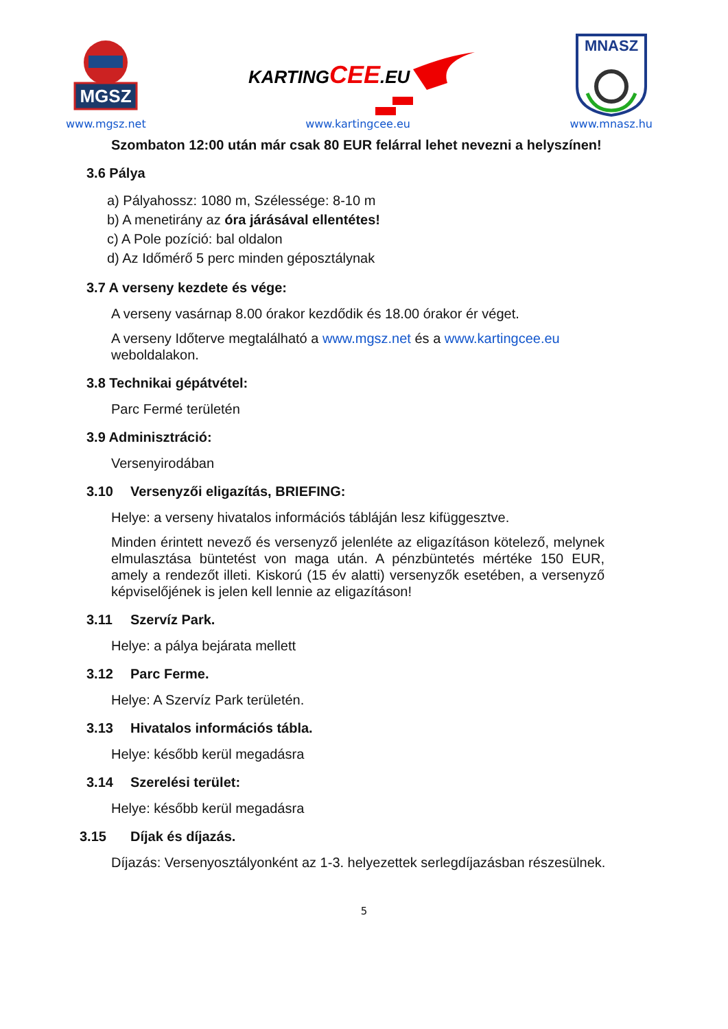MGSZ
www.mgsz.net
KARTINGCEE.EU
www.kartingcee.eu
MNASZ
www.mnasz.hu
Szombaton 12:00 után már csak 80 EUR felárral lehet nevezni a helyszínen!
3.6 Pálya
a) Pályahossz: 1080 m, Szélessége: 8-10 m
b) A menetirány az óra járásával ellentétes!
c) A Pole pozíció: bal oldalon
d) Az Időmérő 5 perc minden géposztálynak
3.7 A verseny kezdete és vége:
A verseny vasárnap 8.00 órakor kezdődik és 18.00 órakor ér véget.
A verseny Időterve megtalálható a www.mgsz.net és a www.kartingcee.eu weboldalakon.
3.8 Technikai gépátvétel:
Parc Fermé területén
3.9 Adminisztráció:
Versenyirodában
3.10 Versenyzői eligazítás, BRIEFING:
Helye: a verseny hivatalos információs tábláján lesz kifüggesztve.
Minden érintett nevező és versenyző jelenléte az eligazításon kötelező, melynek elmulasztása büntetést von maga után. A pénzbüntetés mértéke 150 EUR, amely a rendezőt illeti. Kiskorú (15 év alatti) versenyzők esetében, a versenyző képviselőjének is jelen kell lennie az eligazításon!
3.11 Szervíz Park.
Helye: a pálya bejárata mellett
3.12 Parc Ferme.
Helye: A Szervíz Park területén.
3.13 Hivatalos információs tábla.
Helye: később kerül megadásra
3.14 Szerelési terület:
Helye: később kerül megadásra
3.15 Díjak és díjazás.
Díjazás: Versenyosztályonként az 1-3. helyezettek serlegdíjazásban részesülnek.
5